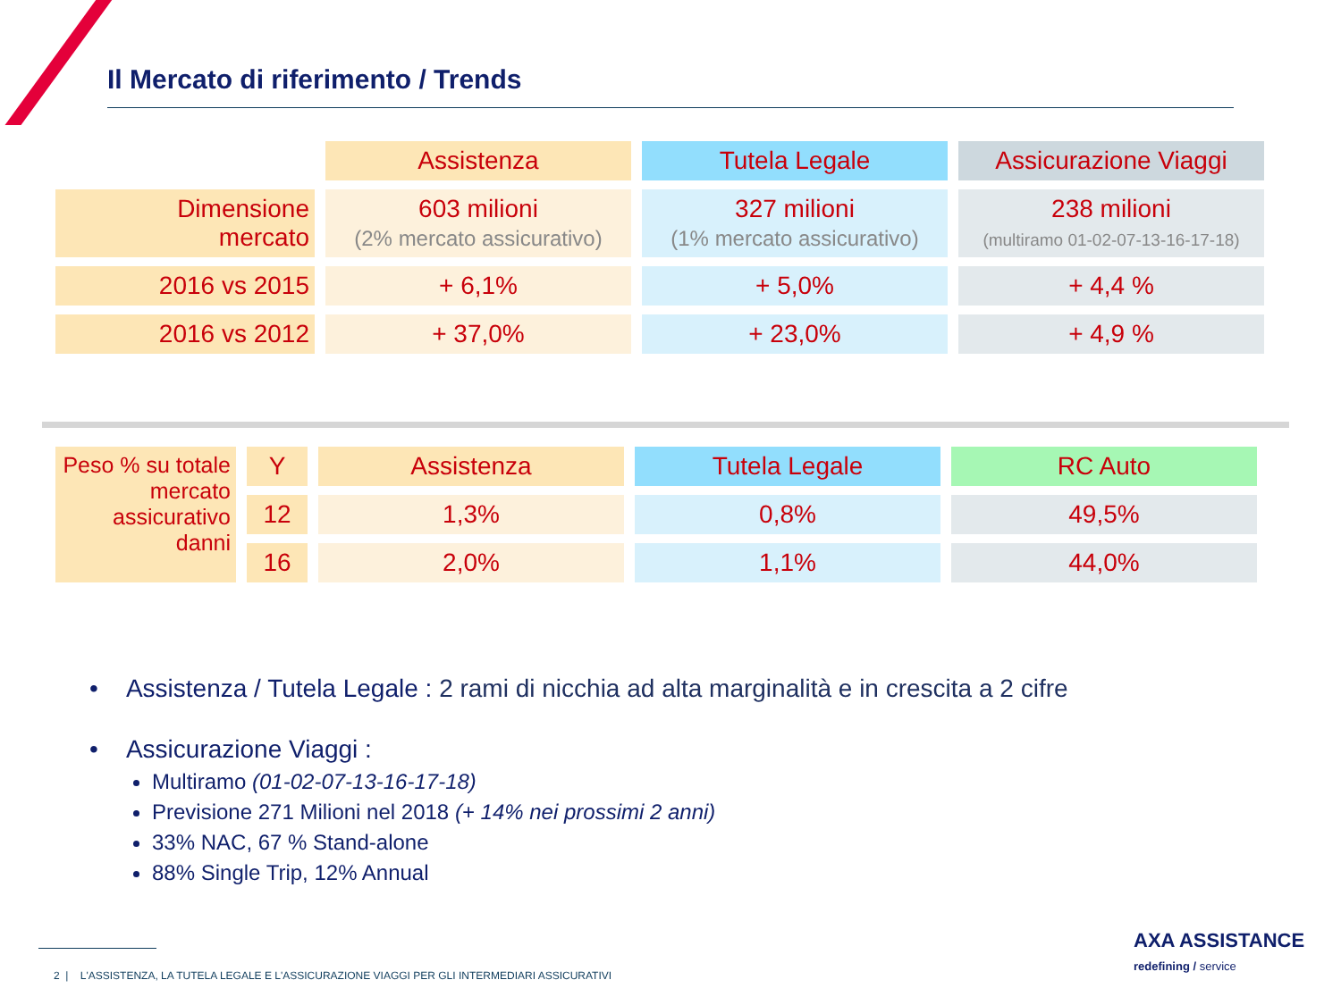Il Mercato di riferimento / Trends
| | Assistenza | Tutela Legale | Assicurazione Viaggi |
| --- | --- | --- | --- |
| Dimensione mercato | 603 milioni (2% mercato assicurativo) | 327 milioni (1% mercato assicurativo) | 238 milioni (multiramo 01-02-07-13-16-17-18) |
| 2016 vs 2015 | + 6,1% | + 5,0% | + 4,4 % |
| 2016 vs 2012 | + 37,0% | + 23,0% | + 4,9 % |
| Peso % su totale mercato assicurativo danni | Y | Assistenza | Tutela Legale | RC Auto |
| | 12 | 1,3% | 0,8% | 49,5% |
| | 16 | 2,0% | 1,1% | 44,0% |
• Assistenza / Tutela Legale : 2 rami di nicchia ad alta marginalità e in crescita a 2 cifre
• Assicurazione Viaggi :
Multiramo (01-02-07-13-16-17-18)
Previsione 271 Milioni nel 2018 (+ 14% nei prossimi 2 anni)
33% NAC, 67 % Stand-alone
88% Single Trip, 12% Annual
2 | L'ASSISTENZA, LA TUTELA LEGALE E L'ASSICURAZIONE VIAGGI PER GLI INTERMEDIARI ASSICURATIVI
AXA ASSISTANCE
redefining / service